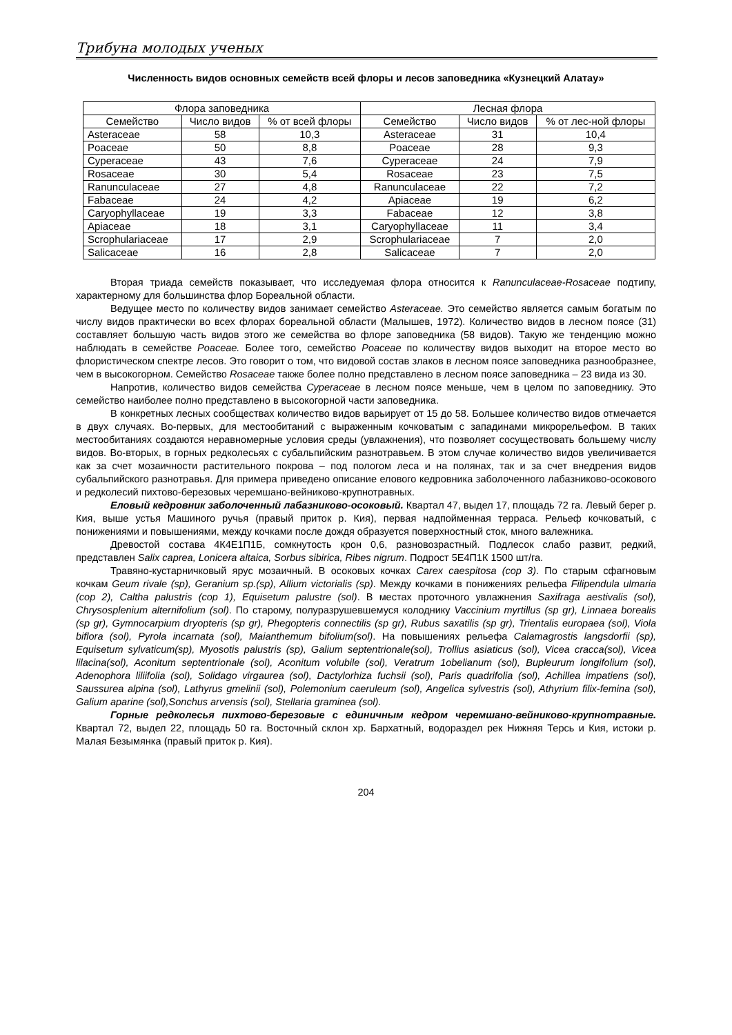Трибуна молодых ученых
Численность видов основных семейств всей флоры и лесов заповедника «Кузнецкий Алатау»
| Флора заповедника | | | Лесная флора | | |
| --- | --- | --- | --- | --- | --- |
| Семейство | Число видов | % от всей флоры | Семейство | Число видов | % от лес-ной флоры |
| Asteraceae | 58 | 10,3 | Asteraceae | 31 | 10,4 |
| Poaceae | 50 | 8,8 | Poaceae | 28 | 9,3 |
| Cyperaceae | 43 | 7,6 | Cyperaceae | 24 | 7,9 |
| Rosaceae | 30 | 5,4 | Rosaceae | 23 | 7,5 |
| Ranunculaceae | 27 | 4,8 | Ranunculaceae | 22 | 7,2 |
| Fabaceae | 24 | 4,2 | Apiaceae | 19 | 6,2 |
| Caryophyllaceae | 19 | 3,3 | Fabaceae | 12 | 3,8 |
| Apiaceae | 18 | 3,1 | Caryophyllaceae | 11 | 3,4 |
| Scrophulariaceae | 17 | 2,9 | Scrophulariaceae | 7 | 2,0 |
| Salicaceae | 16 | 2,8 | Salicaceae | 7 | 2,0 |
Вторая триада семейств показывает, что исследуемая флора относится к Ranunculaceae-Rosaceae подтипу, характерному для большинства флор Бореальной области.
Ведущее место по количеству видов занимает семейство Asteraceae. Это семейство является самым богатым по числу видов практически во всех флорах бореальной области (Малышев, 1972). Количество видов в лесном поясе (31) составляет большую часть видов этого же семейства во флоре заповедника (58 видов). Такую же тенденцию можно наблюдать в семействе Poaceae. Более того, семейство Poaceae по количеству видов выходит на второе место во флористическом спектре лесов. Это говорит о том, что видовой состав злаков в лесном поясе заповедника разнообразнее, чем в высокогорном. Семейство Rosaceae также более полно представлено в лесном поясе заповедника – 23 вида из 30.
Напротив, количество видов семейства Cyperaceae в лесном поясе меньше, чем в целом по заповеднику. Это семейство наиболее полно представлено в высокогорной части заповедника.
В конкретных лесных сообществах количество видов варьирует от 15 до 58. Большее количество видов отмечается в двух случаях. Во-первых, для местообитаний с выраженным кочковатым с западинами микрорельефом. В таких местообитаниях создаются неравномерные условия среды (увлажнения), что позволяет сосуществовать большему числу видов. Во-вторых, в горных редколесьях с субальпийским разнотравьем. В этом случае количество видов увеличивается как за счет мозаичности растительного покрова – под пологом леса и на полянах, так и за счет внедрения видов субальпийского разнотравья. Для примера приведено описание елового кедровника заболоченного лабазниково-осокового и редколесий пихтово-березовых черемшано-вейниково-крупнотравных.
Еловый кедровник заболоченный лабазниково-осоковый. Квартал 47, выдел 17, площадь 72 га. Левый берег р. Кия, выше устья Машиного ручья (правый приток р. Кия), первая надпойменная терраса. Рельеф кочковатый, с понижениями и повышениями, между кочками после дождя образуется поверхностный сток, много валежника.
Древостой состава 4К4Е1П1Б, сомкнутость крон 0,6, разновозрастный. Подлесок слабо развит, редкий, представлен Salix caprea, Lonicera altaica, Sorbus sibirica, Ribes nigrum. Подрост 5Е4П1К 1500 шт/га.
Травяно-кустарничковый ярус мозаичный. В осоковых кочках Carex caespitosa (cop 3). По старым сфагновым кочкам Geum rivale (sp), Geranium sp.(sp), Allium victorialis (sp). Между кочками в понижениях рельефа Filipendula ulmaria (cop 2), Caltha palustris (cop 1), Equisetum palustre (sol). В местах проточного увлажнения Saxifraga aestivalis (sol), Chrysosplenium alternifolium (sol). По старому, полуразрушевшемуся колоднику Vaccinium myrtillus (sp gr), Linnaea borealis (sp gr), Gymnocarpium dryopteris (sp gr), Phegopteris connectilis (sp gr), Rubus saxatilis (sp gr), Trientalis europaea (sol), Viola biflora (sol), Pyrola incarnata (sol), Maianthemum bifolium(sol). На повышениях рельефа Calamagrostis langsdorfii (sp), Equisetum sylvaticum(sp), Myosotis palustris (sp), Galium septentrionale(sol), Trollius asiaticus (sol), Vicea cracca(sol), Vicea lilacina(sol), Aconitum septentrionale (sol), Aconitum volubile (sol), Veratrum 1obelianum (sol), Bupleurum longifolium (sol), Adenophora liliifolia (sol), Solidago virgaurea (sol), Dactylorhiza fuchsii (sol), Paris quadrifolia (sol), Achillea impatiens (sol), Saussurea alpina (sol), Lathyrus gmelinii (sol), Polemonium caeruleum (sol), Angelica sylvestris (sol), Athyrium filix-femina (sol), Galium aparine (sol),Sonchus arvensis (sol), Stellaria graminea (sol).
Горные редколесья пихтово-березовые с единичным кедром черемшано-вейниково-крупнотравные. Квартал 72, выдел 22, площадь 50 га. Восточный склон хр. Бархатный, водораздел рек Нижняя Терсь и Кия, истоки р. Малая Безымянка (правый приток р. Кия).
204